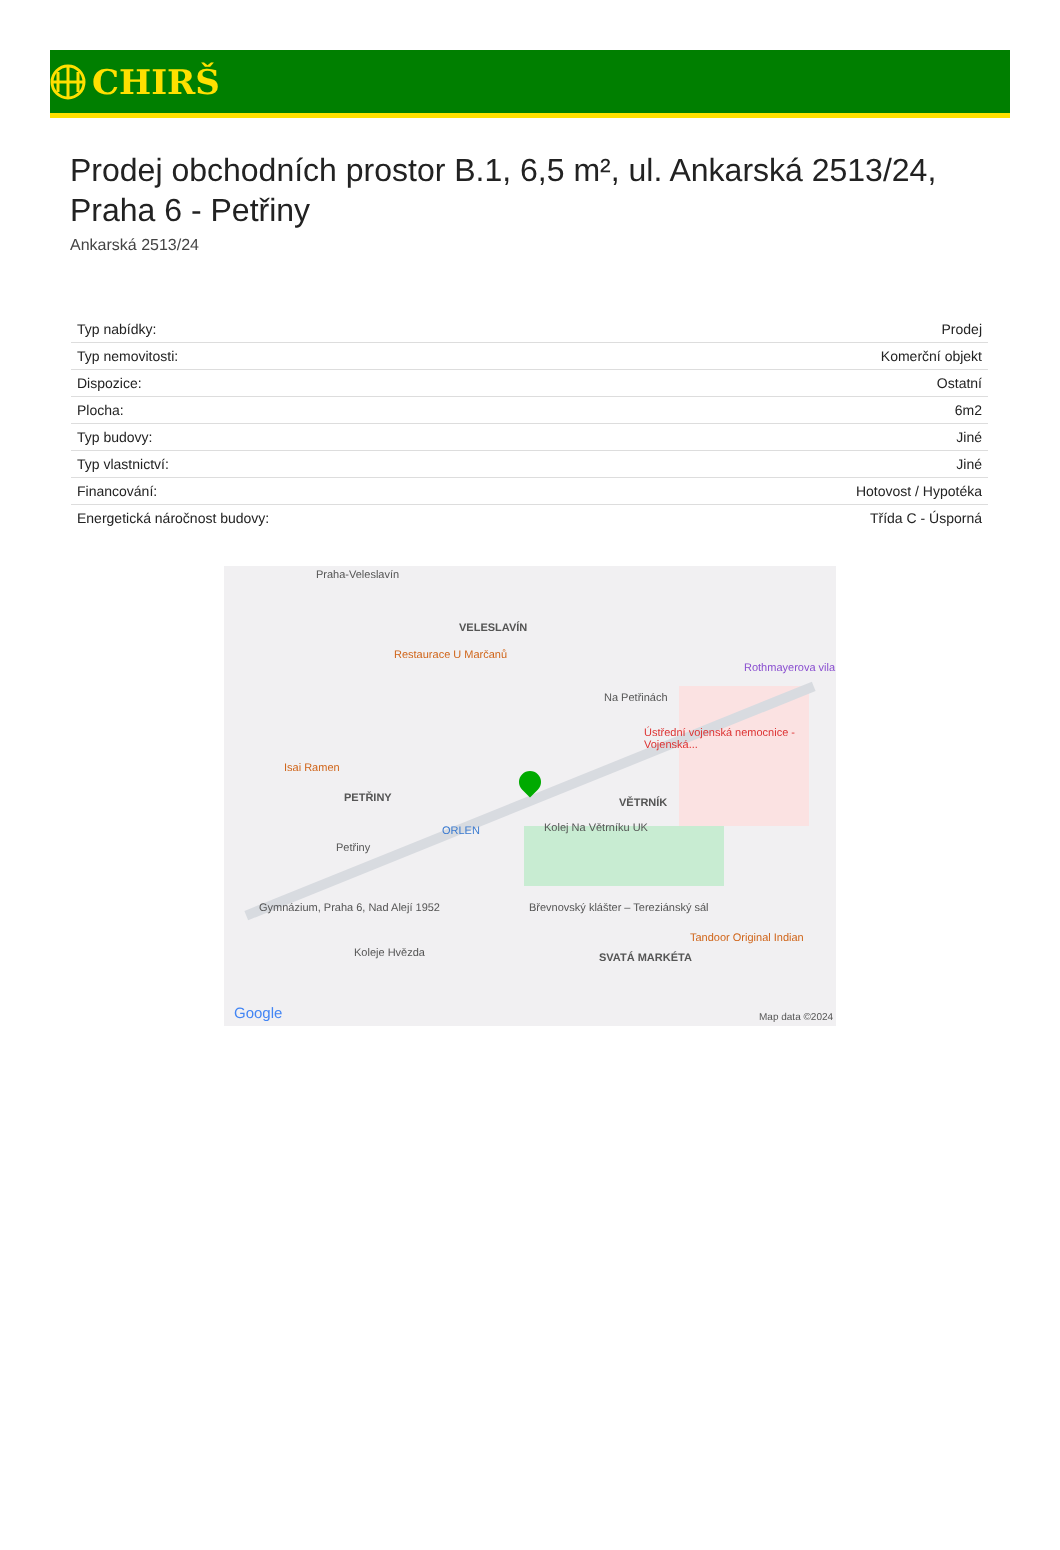CHIRŠ
Prodej obchodních prostor B.1, 6,5 m², ul. Ankarská 2513/24, Praha 6 - Petřiny
Ankarská 2513/24
| Typ nabídky: | Prodej |
| Typ nemovitosti: | Komerční objekt |
| Dispozice: | Ostatní |
| Plocha: | 6m2 |
| Typ budovy: | Jiné |
| Typ vlastnictví: | Jiné |
| Financování: | Hotovost / Hypotéka |
| Energetická náročnost budovy: | Třída C - Úsporná |
Praha-Veleslavín
VELESLAVÍN
Restaurace U Marčanů
Rothmayerova vila
Na Petřinách
Ústřední vojenská nemocnice - Vojenská...
Isai Ramen
PETŘINY VĚTRNÍK
Kolej Na Větrníku UK ORLEN
Petřiny
Gymnázium, Praha 6, Nad Alejí 1952 Břevnovský klášter – Tereziánský sál
Tandoor Original Indian
Koleje Hvězda SVATÁ MARKÉTA
Google Map data ©2024